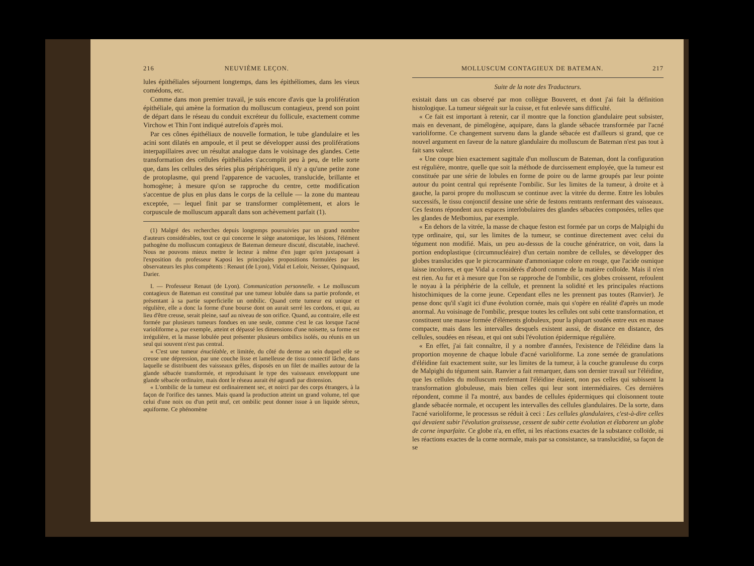216 NEUVIÈME LEÇON.
lules épithéliales séjournent longtemps, dans les épithéliomes, dans les vieux comédons, etc.
Comme dans mon premier travail, je suis encore d'avis que la prolifération épithéliale, qui amène la formation du molluscum contagieux, prend son point de départ dans le réseau du conduit excréteur du follicule, exactement comme Virchow et Thin l'ont indiqué autrefois d'après moi.
Par ces cônes épithéliaux de nouvelle formation, le tube glandulaire et les acini sont dilatés en ampoule, et il peut se développer aussi des proliférations interpapillaires avec un résultat analogue dans le voisinage des glandes. Cette transformation des cellules épithéliales s'accomplit peu à peu, de telle sorte que, dans les cellules des séries plus périphériques, il n'y a qu'une petite zone de protoplasme, qui prend l'apparence de vacuoles, translucide, brillante et homogène; à mesure qu'on se rapproche du centre, cette modification s'accentue de plus en plus dans le corps de la cellule — la zone du manteau exceptée, — lequel finit par se transformer complètement, et alors le corpuscule de molluscum apparaît dans son achèvement parfait (1).
(1) Malgré des recherches depuis longtemps poursuivies par un grand nombre d'auteurs considérables, tout ce qui concerne le siège anatomique, les lésions, l'élément pathogène du molluscum contagieux de Bateman demeure discuté, discutable, inachevé. Nous ne pouvons mieux mettre le lecteur à même d'en juger qu'en juxtaposant à l'exposition du professeur Kaposi les principales propositions formulées par les observateurs les plus compétents : Renaut (de Lyon), Vidal et Leloir, Neisser, Quinquaud, Darier.
I. — Professeur Renaut (de Lyon). Communication personnelle. « Le molluscum contagieux de Bateman est constitué par une tumeur lobulée dans sa partie profonde, et présentant à sa partie superficielle un ombilic. Quand cette tumeur est unique et régulière, elle a donc la forme d'une bourse dont on aurait serré les cordons, et qui, au lieu d'être creuse, serait pleine, sauf au niveau de son orifice. Quand, au contraire, elle est formée par plusieurs tumeurs fondues en une seule, comme c'est le cas lorsque l'acné varioliforme a, par exemple, atteint et dépassé les dimensions d'une noisette, sa forme est irrégulière, et la masse lobulée peut présenter plusieurs ombilics isolés, ou réunis en un seul qui souvent n'est pas central.
« C'est une tumeur énucléable, et limitée, du côté du derme au sein duquel elle se creuse une dépression, par une couche lisse et lamelleuse de tissu connectif lâche, dans laquelle se distribuent des vaisseaux grêles, disposés en un filet de mailles autour de la glande sébacée transformée, et reproduisant le type des vaisseaux enveloppant une glande sébacée ordinaire, mais dont le réseau aurait été agrandi par distension.
« L'ombilic de la tumeur est ordinairement sec, et noirci par des corps étrangers, à la façon de l'orifice des tannes. Mais quand la production atteint un grand volume, tel que celui d'une noix ou d'un petit œuf, cet ombilic peut donner issue à un liquide séreux, aquiforme. Ce phénomène
MOLLUSCUM CONTAGIEUX DE BATEMAN. 217
Suite de la note des Traducteurs.
existait dans un cas observé par mon collègue Bouveret, et dont j'ai fait la définition histologique. La tumeur siégeait sur la cuisse, et fut enlevée sans difficulté.
« Ce fait est important à retenir, car il montre que la fonction glandulaire peut subsister, mais en devenant, de pimélogène, aquipare, dans la glande sébacée transformée par l'acné varioliforme. Ce changement survenu dans la glande sébacée est d'ailleurs si grand, que ce nouvel argument en faveur de la nature glandulaire du molluscum de Bateman n'est pas tout à fait sans valeur.
« Une coupe bien exactement sagittale d'un molluscum de Bateman, dont la configuration est régulière, montre, quelle que soit la méthode de durcissement employée, que la tumeur est constituée par une série de lobules en forme de poire ou de larme groupés par leur pointe autour du point central qui représente l'ombilic. Sur les limites de la tumeur, à droite et à gauche, la paroi propre du molluscum se continue avec la vitrée du derme. Entre les lobules successifs, le tissu conjonctif dessine une série de festons rentrants renfermant des vaisseaux. Ces festons répondent aux espaces interlobulaires des glandes sébacées composées, telles que les glandes de Meïbomius, par exemple.
« En dehors de la vitrée, la masse de chaque feston est formée par un corps de Malpighi du type ordinaire, qui, sur les limites de la tumeur, se continue directement avec celui du tégument non modifié. Mais, un peu au-dessus de la couche génératrice, on voit, dans la portion endoplastique (circumnucléaire) d'un certain nombre de cellules, se développer des globes translucides que le picrocarminate d'ammoniaque colore en rouge, que l'acide osmique laisse incolores, et que Vidal a considérés d'abord comme de la matière colloïde. Mais il n'en est rien. Au fur et à mesure que l'on se rapproche de l'ombilic, ces globes croissent, refoulent le noyau à la périphérie de la cellule, et prennent la solidité et les principales réactions histochimiques de la corne jeune. Cependant elles ne les prennent pas toutes (Ranvier). Je pense donc qu'il s'agit ici d'une évolution cornée, mais qui s'opère en réalité d'après un mode anormal. Au voisinage de l'ombilic, presque toutes les cellules ont subi cette transformation, et constituent une masse formée d'éléments globuleux, pour la plupart soudés entre eux en masse compacte, mais dans les intervalles desquels existent aussi, de distance en distance, des cellules, soudées en réseau, et qui ont subi l'évolution épidermique régulière.
« En effet, j'ai fait connaître, il y a nombre d'années, l'existence de l'éléidine dans la proportion moyenne de chaque lobule d'acné varioliforme. La zone semée de granulations d'éléidine fait exactement suite, sur les limites de la tumeur, à la couche granuleuse du corps de Malpighi du tégument sain. Ranvier a fait remarquer, dans son dernier travail sur l'éléidine, que les cellules du molluscum renfermant l'éléidine étaient, non pas celles qui subissent la transformation globuleuse, mais bien celles qui leur sont intermédiaires. Ces dernières répondent, comme il l'a montré, aux bandes de cellules épidermiques qui cloisonnent toute glande sébacée normale, et occupent les intervalles des cellules glandulaires. De la sorte, dans l'acné varioliforme, le processus se réduit à ceci : Les cellules glandulaires, c'est-à-dire celles qui devaient subir l'évolution graisseuse, cessent de subir cette évolution et élaborent un globe de corne imparfaite. Ce globe n'a, en effet, ni les réactions exactes de la substance colloïde, ni les réactions exactes de la corne normale, mais par sa consistance, sa translucidité, sa façon de se